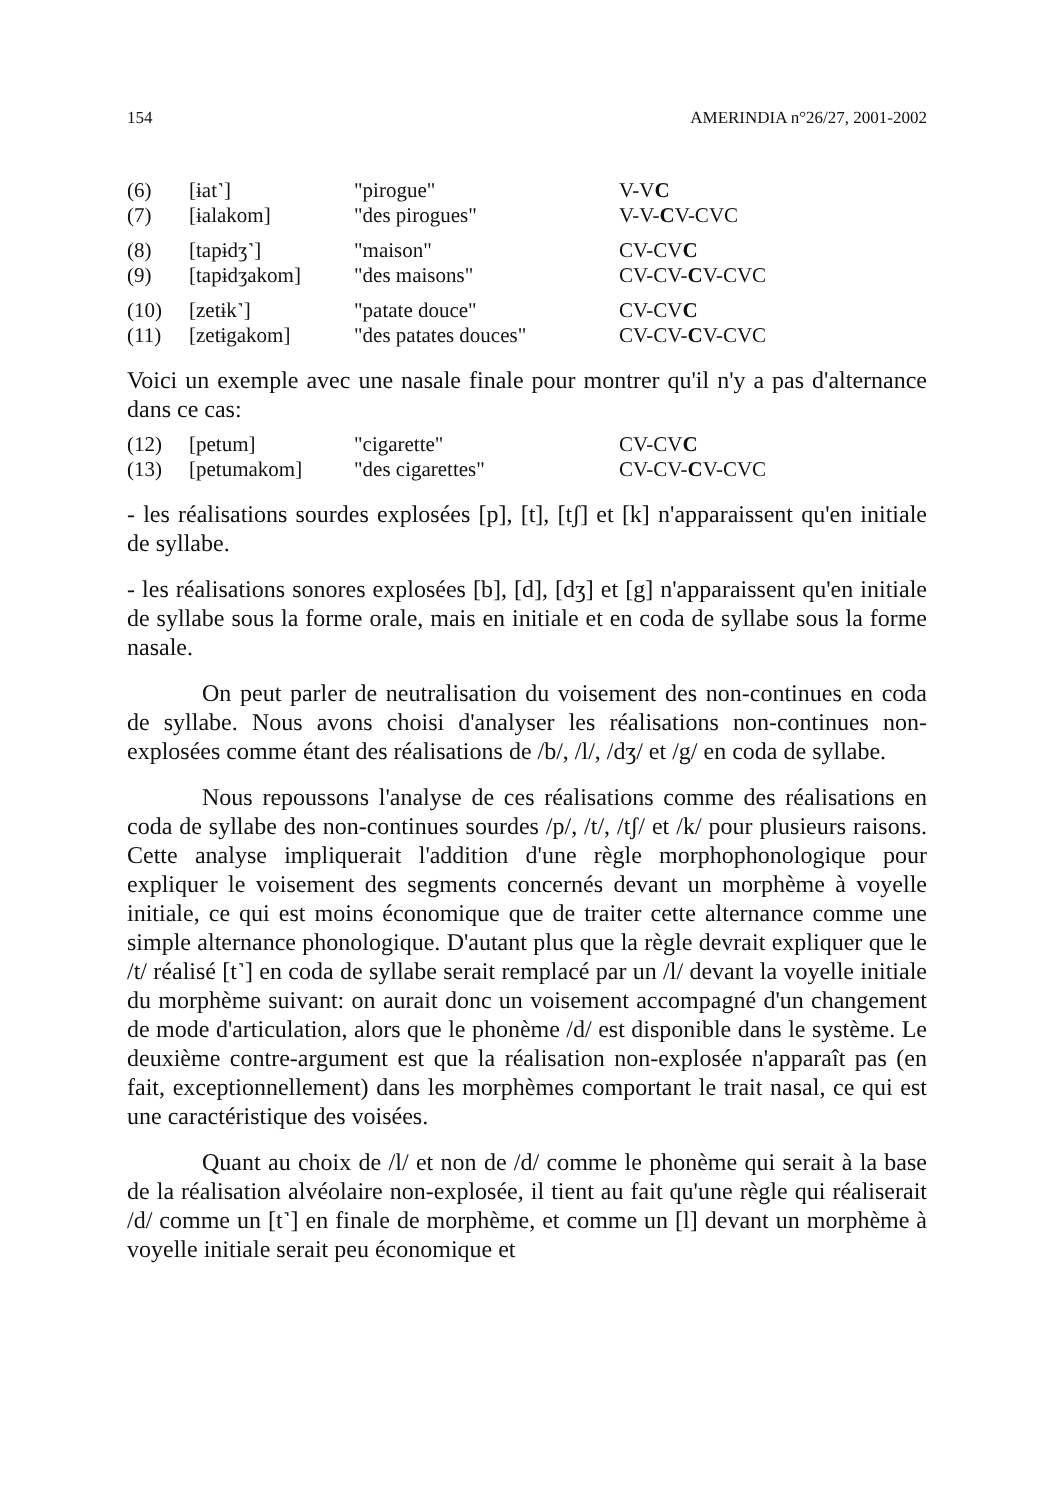154 AMERINDIA n°26/27, 2001-2002
| (6) | [ɨat˺] | "pirogue" | V-V C |
| (7) | [ɨalakom] | "des pirogues" | V-V- C V-CVC |
| (8) | [tapɨdʒ˺] | "maison" | CV-CV C |
| (9) | [tapɨdʒakom] | "des maisons" | CV-CV- C V-CVC |
| (10) | [zetɨk˺] | "patate douce" | CV-CV C |
| (11) | [zetɨgakom] | "des patates douces" | CV-CV- C V-CVC |
Voici un exemple avec une nasale finale pour montrer qu'il n'y a pas d'alternance dans ce cas:
| (12) | [petum] | "cigarette" | CV-CV C |
| (13) | [petumakom] | "des cigarettes" | CV-CV- C V-CVC |
- les réalisations sourdes explosées [p], [t], [tʃ] et [k] n'apparaissent qu'en initiale de syllabe.
- les réalisations sonores explosées [b], [d], [dʒ] et [g] n'apparaissent qu'en initiale de syllabe sous la forme orale, mais en initiale et en coda de syllabe sous la forme nasale.
On peut parler de neutralisation du voisement des non-continues en coda de syllabe. Nous avons choisi d'analyser les réalisations non-continues non-explosées comme étant des réalisations de /b/, /l/, /dʒ/ et /g/ en coda de syllabe.
Nous repoussons l'analyse de ces réalisations comme des réalisations en coda de syllabe des non-continues sourdes /p/, /t/, /tʃ/ et /k/ pour plusieurs raisons. Cette analyse impliquerait l'addition d'une règle morphophonologique pour expliquer le voisement des segments concernés devant un morphème à voyelle initiale, ce qui est moins économique que de traiter cette alternance comme une simple alternance phonologique. D'autant plus que la règle devrait expliquer que le /t/ réalisé [t˺] en coda de syllabe serait remplacé par un /l/ devant la voyelle initiale du morphème suivant: on aurait donc un voisement accompagné d'un changement de mode d'articulation, alors que le phonème /d/ est disponible dans le système. Le deuxième contre-argument est que la réalisation non-explosée n'apparaît pas (en fait, exceptionnellement) dans les morphèmes comportant le trait nasal, ce qui est une caractéristique des voisées.
Quant au choix de /l/ et non de /d/ comme le phonème qui serait à la base de la réalisation alvéolaire non-explosée, il tient au fait qu'une règle qui réaliserait /d/ comme un [t˺] en finale de morphème, et comme un [l] devant un morphème à voyelle initiale serait peu économique et